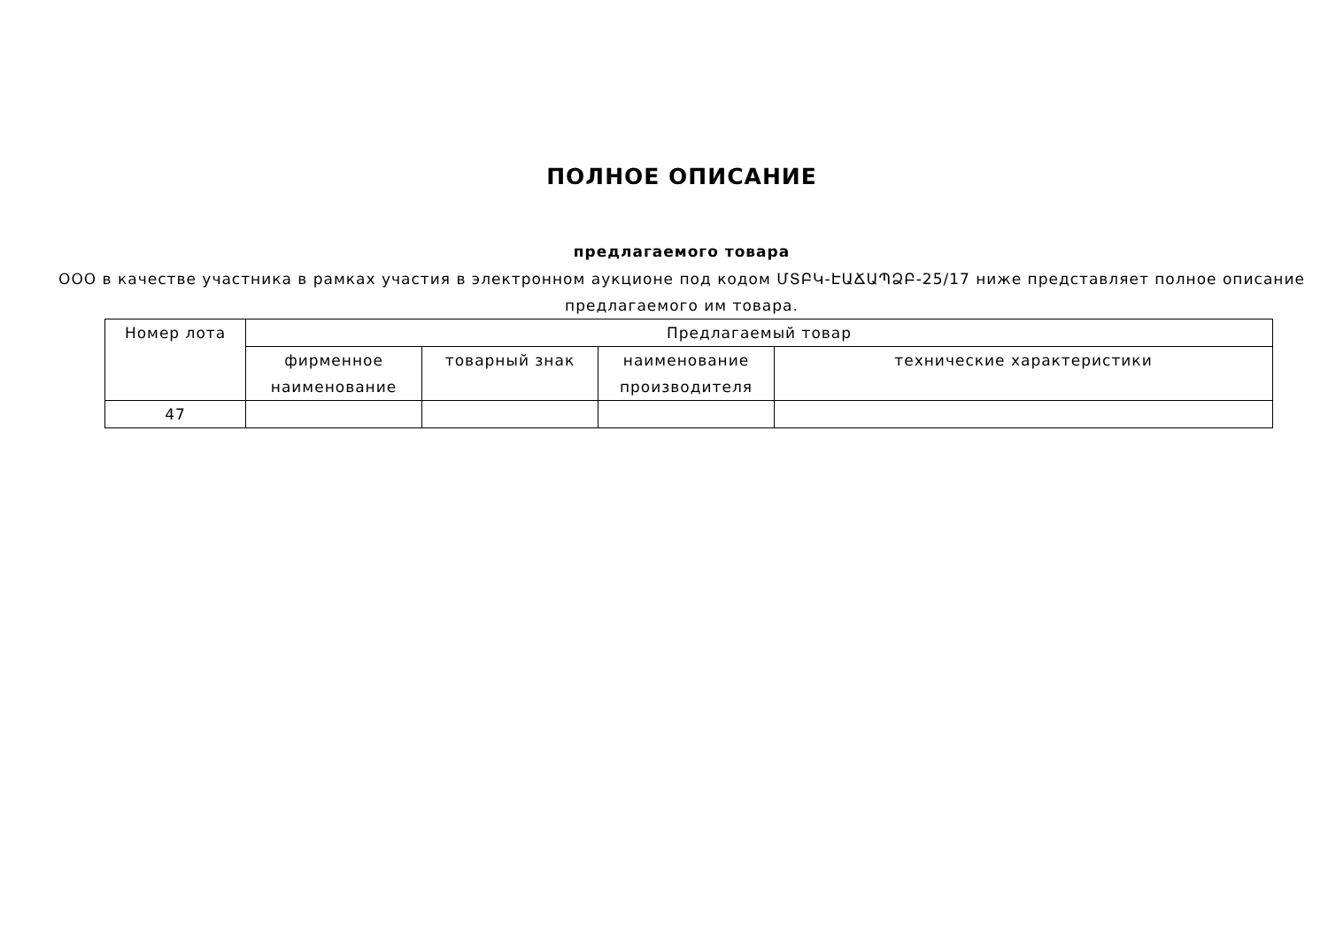ПОЛНОЕ ОПИСАНИЕ
предлагаемого товара
ООО в качестве участника в рамках участия в электронном аукционе под кодом ՄՏԲԿ-ԷԱՃԱՊՁԲ-25/17 ниже представляет полное описание предлагаемого им товара.
| Номер лота | Предлагаемый товар | | | |
| --- | --- | --- | --- | --- |
| | фирменное наименование | товарный знак | наименование производителя | технические характеристики |
| 47 | | | | |